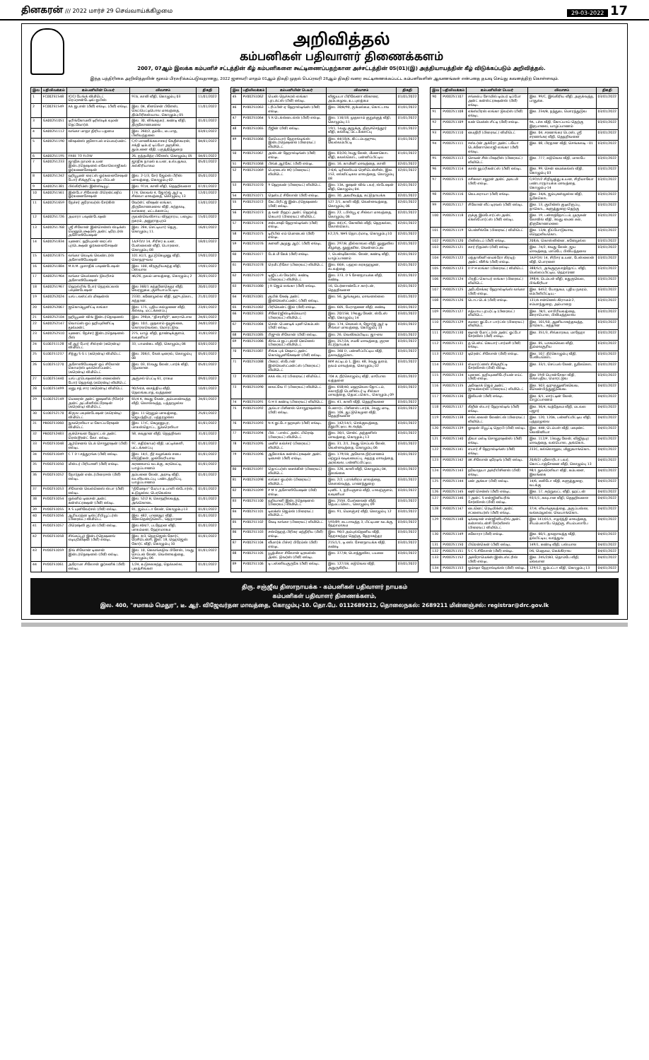தினகரன் /// 2022 மார்ச் 29 செவ்வாய்க்கிழமை 29-03-2022 17
அறிவித்தல்
கம்பனிகள் பதிவாளர் திணைக்களம்
2007, 07ஆம் இலக்க கம்பனிச் சட்டத்தின் கீழ் கம்பனிகளை கூட்டிணைப்பதற்கான அச்சட்டத்தின் 05(01)(இ) அத்தியாயத்தின் கீழ் விடுக்கப்படும் அறிவித்தல்.
இந்த பத்திரிகை அறிவித்தலின் மூலம் பிரசுரிக்கப்படுவதானது, 2022 ஜனவரி மாதம் 01ஆம் திகதி முதல் பெப்ரவரி 28ஆம் திகதி வரை கூட்டிணைக்கப்பட்ட கம்பனிகளின் ஆவணங்கள் என்பதை தயவு செய்து கவனத்திற் கொள்ளவும்.
| இல | பதிவிலக்கம் | கம்பனியின் பெயர் | விலாசம் | திகதி |
| --- | --- | --- | --- | --- |
| 1 | FC00251548 | ICICI பேங்க் லிமிடெட் ரெப்ரசன்டேடிவ் ஒபிஸ் | 97A, காலி வீதி, கொழும்பு 03 | 11/01/2022 |
| 2 | FC00251549 | AA ஜபான் (பீவீ) எல்டிட (பீவீ) எல்டிட | இல. 04, கிளசென் பிளேஸ், கெப்பெட்டிபொல மாவத்தை, திம்பிரிகஸ்யாய, கொழும்பு 05 | 11/01/2022 |
| 3 | GA00251051 | டிரிங்கோமலி டிரிஸ்டிக் வுமன் நெட்வோர்க் | இல. 30, லிங்கநகர், கண்டி வீதி, திருகோணமலை | 01/01/2022 |
| 4 | GA00251112 | லங்கா மாதா திரிய பதனம | இல. 260/2, தம்பே, மடபாத, பிலியந்தலை | 03/01/2022 |
| 5 | GA00251190 | விஷன்ஸ் குளோபல் எம்பவர்மன்ட் | C/O மாணிக்கவாசகர் கேதீஸ்வரன், சக்தி டிம்பர் டிப்போ அருகில், தும்பளை வீதி, பருத்தித்துறை | 04/01/2022 |
| 6 | GA00251195 | FREE TO FLOW | 26, நந்தமித்ர பிளேஸ், கொழும்பு 05 | 04/01/2022 |
| 7 | GA00251233 | ஜாதிக நாமல் உயன இன்டர்நெஷனல் எகோலொஜிகல் ஓர்கனைசேஷன் | ஜாதிக நாமல் உயன, உல்பதகம, கல்கிரியாகம | 05/01/2022 |
| 8 | GA00251242 | ஹியூமன் ரைட்ஸ் ஓர்கனைசேஷன் போர் சிக்குரிட்டி ஒப் பிப்பள் | இல. 2-1/3, சேர் ஜேம்ஸ் பீரிஸ் மாவத்தை, கொழும்பு-02. | 05/01/2022 |
| 9 | GA00251381 | பில்கிரிம்ஸ் இன்ஸ்டியூட் | இல. 97/4, காலி வீதி, தெஹிவளை | 07/01/2022 |
| 10 | GA00251561 | இன்டோ சிலோன் பிரென்ட்ஷிப் ஓர்கனைசேஷன் | 174, லெவல் 4, ஜோர்ஜ் ஆர் டி சில்வா மாவத்தை, கொழும்பு 13 | 12/01/2022 |
| 11 | GA00251659 | நேச்சர் குரோவர்ஸ் சேர்கிள் | வேர்ள்ட் விஷன் லங்கா, திருகோணமலை வீதி, கந்தலடி, வாகரை, மட்டக்களப்பு | 13/01/2022 |
| 12 | GA00251726 | அமாரா பவுண்டேஷன் | ருவன்வெலிசாய விஹாரய, பழைய நகரம், அனுராதபுரம் | 15/01/2022 |
| 13 | GA00251768 | ஸ்ரீ சிலோன் இன்சென்ஸ் ஸ்டிக்ஸ் மெனுபெக்ஷர்ஸ் அன்ட் டிரேடர்ஸ் அசோஸியேஷன் | இல. 284, செட்டியார் தெரு, கொழும்பு 11. | 16/01/2022 |
| 14 | GA00251834 | யுனைட் ஹியுமன் ரைட்ஸ் புரடெக்ஷன் ஓர்கனைசேஷன் | 1A/FO/U 14, சிரிசர உயன, பேஸ்லைன் வீதி, பொரளை, கொழும்பு 08 | 18/01/2022 |
| 15 | GA00251875 | லங்கா வெடிங் வெண்டர்ஸ் அசோஸியேஷன் | 101 A1/1, துட்டுகெமுனு வீதி, கொஹுவல | 19/01/2022 |
| 16 | GA00251884 | M.R.M. முசாதிக் பவுண்டேஷன் | இல. 100, வீரசூரியகந்த வீதி, பஸ்யால | 19/01/2022 |
| 17 | GA00251964 | லங்கா வெல்னஸ் டுவரிசம் அசோஸியேஷன் | 46/26, நவம் மாவத்தை, கொழும்பு 2 | 20/01/2022 |
| 18 | GA00251967 | ஹெல்பிங் போர் ஹெல்ப்லஸ் பவுண்டேஷன் | இல 368/1 கந்தனேகெதர வீதி, வெரலுகம, குளியாப்பிட்டிய | 20/01/2022 |
| 19 | GA00252024 | யங் டலஸ்ட்ஸ் மிஷன்ஸ் | 233D, கணேமுல்ல வீதி, ஹுபுகொட, கந்தான. | 21/01/2022 |
| 20 | GA00252067 | ஐகொம்யூனிட்டி லங்கா | இல. 175, புதிய கல்முனை வீதி, கல்லடி, மட்டக்களப்பு | 23/01/2022 |
| 21 | GA00252104 | ஹியூமன் விங் இன்டர்நெஷனல் | இல. 298/A, "திசரசிறி", ஊராபொல | 24/01/2022 |
| 22 | GA00252147 | வொய்ஸ் ஒப் ஹியுமினிட்டி மூவ்மன்ட் | இல. 10/1, முதலாம் ஒழுங்கை, கொரலவெல்ல, மொரட்டுவ. | 24/01/2022 |
| 23 | GA00252510 | யுனைட் நேச்சர் இன்டர்நெஷனல் பீஸ் | 275, யாழ். வீதி, தாண்டிக்குளம், வவுனியா | 31/01/2022 |
| 24 | GL00251128 | வீ ஆர் போர் சில்ரன் (கரென்டி) லிமிடெட் | 33, பாமன்கட வீதி, கொழும்பு 06 | 03/01/2022 |
| 25 | GL00251237 | சிந்து S G L (கரென்டி) லிமிடெட் | இல. 206/1, லேக் டிரைவ், கொழும்பு 08 | 05/01/2022 |
| 26 | GL00251270 | அசோஸியேஷன் ஒப் சிலோன் கொமர்ஸ் டிவலொப்மன்ட் (கரென்டி) லிமிடெட் | இல. 03, 01வது லேன், பார்க் வீதி, ரத்மலான. | 05/01/2022 |
| 27 | GL00251440 | யங் புரபெஷனல்ஸ் எலைன்ஸ் போர் ஹெல்த் (கரென்டி) லிமிடெட் | அஞ்சல் பெட்டி 61, ராகம | 09/01/2022 |
| 28 | GL00251499 | மனு சத் சார (கரென்டி) லிமிடெட் | 90/54/A, சைத்திய வீதி, தெலங்கபாத, வத்தளை | 10/01/2022 |
| 29 | GL00252149 | மெரைன் அன்ட் ஓஷனிக் ரிசேர்ச் அன்ட் அட்மினிஸ்ட்ரேஷன் (கரென்டி) லிமிடெட் | 65/4 K, 4வது லேன், அம்பலன்வத்த வீதி, கொஸ்வத்த, பத்தரமுல்ல | 24/01/2022 |
| 30 | GL00252170 | கிருல பவுண்டேஷன் (கரென்டி) லிமிடெட் | இல. 11 நெலும் மாவத்தை, ஜெயந்திபுர, பத்தரமுல்ல | 25/01/2022 |
| 31 | PB00251060 | நுவரெலியா ம கோப்பரேஷன் லிமிடெட் | இல. 17/C, கெமுனுபுர, மாகஸ்தொட்ட, நுவரெலியா | 01/01/2022 |
| 32 | PB00252483 | ருக்செவன ஹோட்டல் அன்ட் ரெஸ்டூரன்ட் கோ. எல்டிட | 58, கவுதான வீதி, தெஹிவல | 31/01/2022 |
| 33 | PV00251048 | ஆர்செனல் டெக் சொலூஷன் (பீவீ) எல்டிட | 97, கதிர்காமர் வீதி, மட்டிக்களி, மட்டக்களப்பு | 01/01/2022 |
| 34 | PV00251049 | C T D I சத்துரங்க (பீவீ) எல்டிட | இல. 14/1, நீர் வழங்கல் சபை விடுதிகள், முல்லேரியாவ | 01/01/2022 |
| 35 | PV00251050 | மிஸ்டர் பிரியானி (பீவீ) எல்டிட | கரணவாய் வடக்கு, கரவெட்டி, யாழ்ப்பாணம் | 01/01/2022 |
| 36 | PV00251052 | நோர்தன் என்டர்பிரைசஸ் (பீவீ) எல்டிட | தம்பனை லேன், அரசடி வீதி, வடலியடைப்பு, பண்டத்தரிப்பு, யாழ்ப்பாணம் | 01/01/2022 |
| 37 | PV00251053 | சிலோன் வெல்னெஸ் ஸ்பா (பீவீ) எல்டிட | "நிமேஷா" மே/பா உபாலி ஸ்டோர்ஸ், உடுமுல்ல, பெரவெல்ல | 01/01/2022 |
| 38 | PV00251054 | ஒக்னிம் டிசைன் அன்ட் கன்ஸ்ட்ரக்ஷன் (பீவீ) எல்டிட | இல. 52/2 B, கொஹிலவத்த, அங்கொடை | 01/01/2022 |
| 39 | PV00251055 | R S யுனிவேர்சல் (பீவீ) எல்டிட | 81, ஜம்பட்டா லேன், கொழும்பு-13 | 01/01/2022 |
| 40 | PV00251056 | ஆரியரத்ன டிஸ்ட்ரிபியூட்டர்ஸ் (பிரைவட்) லிமிடெட் | இல. 482, பாணதுர வீதி, கலேதென்டுகொட, ஹொரண | 01/01/2022 |
| 41 | PV00251057 | பிரெஷ்லி குட்ஸ் (பீவீ) எல்டிட | இல.404/7, படஹேன வீதி, மாகம்மன, ஹோமாகம | 01/01/2022 |
| 42 | PV00251058 | சிங்கப்பூர் இன்டர்நெஷனல் எடியுகேஷன் (பீவீ) எல்டிட | இல. 4/3, ஹெஜெஸ் கோர்ட் ரெசிடென்சி, இல. 18, ஹெஜெஸ் கோர்ட் வீதி, கொழும்பு 10 | 01/01/2022 |
| 43 | PV00251059 | நிவ் சிலோன் டிசைன் இன்டர்நெஷனல் (பீவீ) எல்டிட | இல. 10, கெலங்கடுவ பிளேஸ், 1வது செப்பல் லேன், வெள்ளவத்தை, கொழும்பு 06 | 01/01/2022 |
| 44 | PV00251061 | அரோமா சிலோன் ஓர்கனிக் (பீவீ) எல்டிட | 1/24, உடுகலகந்த, தெல்மல்ல, புலத்சிங்கள | 01/01/2022 |
| இல | பதிவிலக்கம் | கம்பனியின் பெயர் | விலாசம் | திகதி |
| --- | --- | --- | --- | --- |
| 45 | PV00251062 | யெஸ் நெச்சுரல் லங்கா புரடக்ட்ஸ் (பீவீ) எல்டிட | விஜயபா பிரிவேனா விகாரை, அம்பகமுவ, உடபுலத்கம | 01/01/2022 |
| 46 | PV00251063 | ட்ரிப்பிள் ஏ ஹோல்டிங்ஸ் (பீவீ) எல்டிட | இல. 38/B/90, ருக்மல்கம, கொட்டாவ | 01/01/2022 |
| 47 | PV00251064 | S R டெக்ஸ்டைல்ஸ் (பீவீ) எல்டிட | இல. 116/18, முதலாம் குறுக்குத் வீதி, கொழும்பு:11 | 01/01/2022 |
| 48 | PV00251065 | ரீஜின் (பீவீ) எல்டிட | 19/1, 1வது குறுக்கு, திருச்செந்தூர் வீதி, கல்லடி, மட்டக்களப்பு | 01/01/2022 |
| 49 | PV00251066 | மேபெயார் ஹோல்டிங்ஸ் இன்டர்நெஷனல் (பிரைவட்) லிமிடெட் | இல. 44/18/A, கிட்டம்பஹுவ, வெல்லம்பிட்டி | 01/01/2022 |
| 50 | PV00251067 | அன்டன் ஹோல்டிங்ஸ் (பீவீ) எல்டிட | இல. 83/20,7வது லேன், மீமனகொட வீதி, கலல்கொட, பன்னிப்பிட்டிய | 01/01/2022 |
| 51 | PV00251068 | பிங்க் ஆர்கேட் (பீவீ) எல்டிட | இல. 16, காமினி மாவத்தை, காலி | 02/01/2022 |
| 52 | PV00251069 | பெரடைஸ் HQ (பிரைவட்) லிமிடெட் | 2-6/6, டிரில்லியம் ரெசிடென்சிஸ், இல. 153, எல்விட்டிகல மாவத்தை, கொழும்பு 08 | 02/01/2022 |
| 53 | PV00251070 | 9 ஹெவன் (பிரைவட்) லிமிடெட் | இல. 13A, ஓஷன் விவ் டவர், ஸ்டேஷன் வீதி, கொழும்பு 04. | 02/01/2022 |
| 54 | PV00251071 | நெஸ்டர் சிலோன் (பீவீ) எல்டிட | இல. 30, அவரிவத்த, கட்டுநாயக்க | 02/01/2022 |
| 55 | PV00251072 | கேட்பிரிட்ஜ் இன்டர்நெஷனல் (பீவீ) எல்டிட | 527 2/1, காலி வீதி, வெள்ளவத்தை, கொழும்பு 06 | 02/01/2022 |
| 56 | PV00251073 | த வன் ரிஹப் அன்ட் ஹெல்த் கெயார் (பிரைவட்) லிமிடெட் | இல. 22, டபிள்யூ ஏ சில்வா மாவத்தை, கொழும்பு 06 | 02/01/2022 |
| 57 | PV00251074 | சன்பாஷி ஹோல்டிங்ஸ் (பீவீ) எல்டிட | இல. 441/C, கோவில் வீதி, ஹெகல்ல, கொஸ்கொட | 02/01/2022 |
| 58 | PV00251075 | டிரிபில் எம் மொபைல் (பீவீ) எல்டிட | E2,2/5, NHS தொடர்மாடி, கொழும்பு:10 | 02/01/2022 |
| 59 | PV00251076 | களனி அமுது ஆர்ட் (பீவீ) எல்டிட | இல. 297/B, தில்லாவல வீதி, லுனுவில கிழக்கு, லுனுவில, வென்னப்புவ | 02/01/2022 |
| 60 | PV00251077 | டேக் மீ கேக் (பீவீ) எல்டிட | 7, பென்டிகோஸ்ட் லேன், கண்டி வீதி, யாழ்ப்பாணம் | 02/01/2022 |
| 61 | PV00251078 | ரெமிட்ரிகோ (பிரைவட்) லிமிடெட் | இல. 66/E, பஹல கரகஹமுன, கடவத்தை | 02/01/2022 |
| 62 | PV00251079 | டிஜிட்டல் வேர்ள்ட் கண்டி (பிரைவட்) லிமிடெட் | இல. 373, D S சேனநாயக்க வீதி, கண்டி. | 02/01/2022 |
| 63 | PV00251080 | J R ஜெம் லங்கா (பீவீ) எல்டிட | 16, பெர்னாண்டோ கார்டன், தெஹிவளை | 02/01/2022 |
| 64 | PV00251081 | குயிக் கேஷ் அன்ட் இன்வெஸ்ட்மன்ட் (பீவீ) எல்டிட | இல. 56, நுங்கமுவ, மாவனல்லை | 03/01/2022 |
| 65 | PV00251082 | பிரிவென்ட்-இல் (பீவீ) எல்டிட | இல. 605, பேராதனை வீதி, கண்டி | 03/01/2022 |
| 66 | PV00251083 | சினேர்ஜிஸ்டிக்கெயார் (பிரைவட்) லிமிடெட் | இல. 20/15B, 19வது லேன், ஸ்டேஸ் வீதி, கொழும்பு 14 | 03/01/2022 |
| 67 | PV00251084 | சென். பெனடிக் யுனி கெம்பஸ் (பீவீ) எல்டிட | இல. 174, லெவல் 4, ஜோர்ஜ் ஆர் டி சில்வா மாவத்தை, கொழும்பு 13 | 03/01/2022 |
| 68 | PV00251085 | ரிஜுஸ் சிலோன் (பீவீ) எல்டிட | இல. 26, வெலிகம்பிடிய, ஜா-எல | 03/01/2022 |
| 69 | PV00251086 | கிங்டம் ஒப் புல்லி கெனெல் (பிரைவட்) லிமிடெட் | இல. 357/2A, சமகி மாவத்தை, குரன கட்டுநாயக்க | 03/01/2022 |
| 70 | PV00251087 | சிங்க புக் ஷொப் அன்ட் கொம்யூனிகேஷன் (பீவீ) எல்டிட | இல. 360 D, பன்னிப்பிட்டிய வீதி, தலவத்துகொட | 03/01/2022 |
| 71 | PV00251088 | பிரைட் ஸ்டோன் இன்வெஸ்ட்மன்ட்ஸ் (பிரைவட்) லிமிடெட் | IBM கட்டிடம் 1, இல. 48, 3வது தளம், நவம் மாவத்தை, கொழும்பு 02 | 03/01/2022 |
| 72 | PV00251089 | AAA ஸ்டார் (பிரைவட்) லிமிடெட் | 704 A, நீர்கொழும்பு வீதி, மாபோல வத்தளை | 03/01/2022 |
| 73 | PV00251090 | லைட்வே IT (பிரைவட்) லிமிடெட் | இல. 658/40, மஹவெல தோட்டம், கலாநிதி டெனிஸ்டர் டி சில்வா மாவத்தை, தெமட்டகொட, கொழும்பு 09 | 03/01/2022 |
| 74 | PV00251091 | G H E கண்டி (பிரைவட்) லிமிடெட் | இல. 41, காலி வீதி, தெஹிவளை | 03/01/2022 |
| 75 | PV00251092 | அல்பா பிசினஸ் சொலூஷன்ஸ் (பீவீ) எல்டிட | பேனார்ட் பிசினஸ் பார்க், 2வது மாடி, இல. 106, துட்டுகெமுன வீதி, தெஹிவளை | 03/01/2022 |
| 76 | PV00251093 | N K ஓட்டோ ஹவுஸ் (பீவீ) எல்டிட | இல. 142/14/1, செக்குவத்தை, தலுபிட்டிய, கடவத்த. | 03/01/2022 |
| 77 | PV00251094 | பிக் .'.பாஸ்ட் அன்ட் பிரெஷ் (பிரைவட்) லிமிடெட் | இல. 36/1, சென்ட் அந்தனிஸ் மாவத்தை, கொழும்பு 13 | 03/01/2022 |
| 78 | PV00251095 | மனிச் கல்ச்சர் (பிரைவட்) லிமிடெட் | இல. 31, 2/1, 2வது செப்பல் லேன், வெள்ளவத்தை, கொழும்பு 06 | 03/01/2022 |
| 79 | PV00251096 | ஆலோக்க கன்ஸ்ட்ரக்ஷன் அன்ட் டிசைன் (பீவீ) எல்டிட | இல. 179/1B, அலோக நிர்மாணம் மற்றும் வடிவமைப்பு, சுஹத மாவத்தை, அரவ்வல, பன்னிப்பிட்டிய. | 03/01/2022 |
| 80 | PV00251097 | தொப்பர்ஸ் சைக்கிள் (பிரைவட்) லிமிடெட் | இல. 326, காலி வீதி, கொழும்பு 04, இலங்கை | 03/01/2022 |
| 81 | PV00251098 | லங்கா ஒபர்ஸ் (பிரைவட்) லிமிடெட் | இல. 2/2, பராக்கிரம மாவத்தை, கெஸல்வத்த, பாணந்துறை | 03/01/2022 |
| 82 | PV00251099 | P M V அசோஸியேஷன் (பீவீ) எல்டிட | யுனிட் 1, நரியகுளம் வீதி, பாவற்குளம், வவுனியா | 03/01/2022 |
| 83 | PV00251100 | ஹியானி இன்டர்நெஷனல் (பிரைவட்) லிமிடெட் | இல. 255E, பேஸ்லைன் வீதி, தெமட்டகொட, கொழும்பு 09 | 03/01/2022 |
| 84 | PV00251101 | டிலக்ஸ் ஜெம்ஸ் (பிரைவட்) லிமிடெட் | இல. 91, மெசஞ்சர் வீதி, கொழும்பு 12 | 03/01/2022 |
| 85 | PV00251102 | வேடி லங்கா (பிரைவட்) லிமிடெட் | 593/89, கடபாவத்த 3, பிட்டிபன வடக்கு, ஹோமாகம | 03/01/2022 |
| 86 | PV00251103 | சஸ்ஹெத் பிரிகர மந்திரிய (பீவீ) எல்டிட | இல. 96/3 அம்புல்தெனிய வீதி, ஹோகந்தர தெற்கு, ஹோகந்தர | 03/01/2022 |
| 87 | PV00251104 | வீமார்க் பிச்சர் பிரேம்ஸ் (பீவீ) எல்டிட | 215/1/1, டி.எஸ். சேனநாயக்க வீதி, கண்டி | 03/01/2022 |
| 88 | PV00251105 | யூத்மிலா சிலோன் டிரவல்ஸ் அன்ட் டுவர்ஸ் (பீவீ) எல்டிட | இல. 377/B, பொத்துவில, பயகல | 03/01/2022 |
| 89 | PV00251106 | டி பஸ்ஸியகுருகே (பீவீ) எல்டிட | இல. 127/1B, கடுவெல வீதி, அதுருகிரிய. | 03/01/2022 |
| இல | பதிவிலக்கம் | கம்பனியின் பெயர் | விலாசம் | திகதி |
| --- | --- | --- | --- | --- |
| 90 | PV00251107 | சங்கல்ப சோமில் டிம்பர் டிப்போ அன்ட் கன்ஸ்ட்ரக்ஷன்ஸ் (பீவீ) எல்டிட | இல. 99/C, இங்கிரிய வீதி, அருக்வத்த, பாதுக்க. | 03/01/2022 |
| 91 | PV00251108 | எக்ஸ்பிரஸ் லங்கா டுவர்ஸ் (பீவீ) எல்டிட | இல. 234/B, நந்துவ, மொரந்துடுவ | 03/01/2022 |
| 92 | PV00251109 | வன் மெக்ஸ் சிட்டி (பீவீ) எல்டிட | 9A, டச்சு வீதி, கோப்பாய் தெற்கு இருபாலை, யாழ்ப்பாணம் | 03/01/2022 |
| 93 | PV00251110 | மைதிரி (பிரைவட்) லிமிடெட் | இல. 04, சரணங்கர டெரஸ், ஸ்ரீ சரணங்கர வீதி, தெஹிவளை | 03/01/2022 |
| 94 | PV00251111 | ஈஸ்டர்ன் அக்ரோ அன்ட் பயோ டெக்னோலொஜி லங்கா (பீவீ) எல்டிட | இல. 08, பிரதான வீதி, செங்கலடி - 01 | 03/01/2022 |
| 95 | PV00251113 | செவன் சீஸ் பிஷரிஸ் (பிரைவட்) லிமிடெட் | இல. 777, கடுவெல வீதி, மாலபே | 03/01/2022 |
| 96 | PV00251114 | காஸ் லுப்ரிகன்ட்ஸ் (பீவீ) எல்டிட | இல. 99, சென் மைக்கல்ஸ் வீதி, கொழும்பு 03 | 03/01/2022 |
| 97 | PV00251115 | சசிகலா சலூன் அன்ட் அகடமி (பீவீ) எல்டிட | C/FO/U2 சிறிமுத்து உயன, சிறிமாவோ பண்டாரநாயக்க மாவத்தை, கொழும்பு-14 | 03/01/2022 |
| 98 | PV00251116 | வெடகராயா (பீவீ) எல்டிட | இல: 34/A, ஜம்புகஸ்முல்ல வீதி, நுகேகொட | 03/01/2022 |
| 99 | PV00251117 | சிலோன் லீப் டிரவல் (பீவீ) எல்டிட | இல. 13, குயின்ஸ் குடியிருப்பு, நாகொட, களுத்துறை தெற்கு | 03/01/2022 |
| 100 | PV00251118 | ருக்கு இம்போர்ட்ஸ் அன்ட் எக்ஸ்போர்ட்ஸ் (பீவீ) எல்டிட | இல. 19, பள்ளத்தோட்டம், முருகன் கோவில் வீதி, 3வது மைல் கல், திருகோணமலை | 03/01/2022 |
| 101 | PV00251119 | பென்சில்கே (பிரைவட்) லிமிடெட் | இல. 13/B, திப்போடுவாவ, எஹெலியகொட | 03/01/2022 |
| 102 | PV00251120 | பிலிஸ்டப் (பீவீ) எல்டிட | 208/A, கொஸ்லின்ன, கனேமுல்ல | 03/01/2022 |
| 103 | PV00251121 | கார் ரிதம்ஸ் (பீவீ) எல்டிட | இல. 74/2, 4வது லேன், ஜய மாவத்தை, மாம்பே, பிலியந்தலை | 03/01/2022 |
| 104 | PV00251122 | மந்தாகினி மைக்ரோ கிரடிற் அன்ட் லீசிங் (பீவீ) எல்டிட | 1A/FO/U 14, சிரிசர உயன, பேஸ்லைன் வீதி, பொரளை | 03/01/2022 |
| 105 | PV00251123 | D P H லங்கா (பிரைவட்) லிமிடெட் | 388/5/1, அங்குருவாத்தோட்ட வீதி, பெல்லப்பிட்டிய, ஹொரண | 03/01/2022 |
| 106 | PV00251124 | பிரதீப் கொயர் லங்கா (பிரைவட்) லிமிடெட் | 398/4, டெம்பள் வீதி, கதுருவெல, பிங்கிரியா | 03/01/2022 |
| 107 | PV00251125 | அபேசேக்கர ஹோல்டிங்ஸ் லங்கா (பீவீ) எல்டிட | இல. 6452, யோதகம, புதிய நகரம், எம்பிலிபிட்டிய,- | 03/01/2022 |
| 108 | PV00251126 | டொப் டெக் (பீவீ) எல்டிட | 131/A சன்னெல் கிராமம்-2, சம்மாந்துறை, அம்பாறை | 03/01/2022 |
| 109 | PV00251127 | சத்யாய புரபர்ட்டி (பிரைவட்) லிமிடெட் | இல. 7B/1, மாபிரியவத்தை, ஊராபொல, பிலிமத்தலாவ | 03/01/2022 |
| 110 | PV00251129 | கமலா ஓட்டோ பார்ட்ஸ் (பிரைவட்) லிமிடெட் | இல. 101/50, ஆனியாகந்தவத்த, நாகொட, கந்தான | 03/01/2022 |
| 111 | PV00251130 | ஷான் மோட்டர்ஸ் அன்ட் ஓட்டோ சேர்விஸ் (பீவீ) எல்டிட | இல. 351/3, சிங்காரகம, மாஹோ | 03/01/2022 |
| 112 | PV00251131 | த பெஸ்ட் கெயார் பார்மசி (பீவீ) எல்டிட | இல. 05, யாகம்வெல வீதி, தும்மலசூரிய | 03/01/2022 |
| 113 | PV00251132 | டிரென்ட் சிலோன் (பீவீ) எல்டிட | இல. 107, நீர்கொழும்பு வீதி, பேலியகொட | 03/01/2022 |
| 114 | PV00251133 | ஸ்மார்ட்னஸ் சிக்குரிட்டி சேர்விசஸ் (பீவீ) எல்டிட | இல. 33/1, செப்பல் லேன், நுகேகொட | 03/01/2022 |
| 115 | PV00251134 | யுனைட் ஹியுமனிடேரியன் எய்ட் (பீவீ) எல்டிட | இல 19/8 பொன்சேகா வீதி, லக்சபதிய, மொரட்டுவ | 03/01/2022 |
| 116 | PV00251135 | அஷோக் ஜெம் அன்ட் ஜுவல்லர்ஸ் (பிரைவட்) லிமிடெட் | இல. 503, ஹுருலுனிகவெவ, கலென்பிந்துனுவெவ. | 04/01/2022 |
| 117 | PV00251136 | இகியன் (பீவீ) எல்டிட | இல. 6/1, மார்ட்டின் லேன், யாழ்ப்பாணம் | 04/01/2022 |
| 118 | PV00251137 | கிறீன் ஸ்டார் ஹோல்டிங் (பீவீ) எல்டிட | இல. 56/4, வத்தேகம வீதி, மடவல பஜார் | 04/01/2022 |
| 119 | PV00251138 | எஸ்ட்லைன் லேண்ட்ஸ் (பிரைவட்) லிமிடெட் | இல. 120, 120A, பன்னிப்பிட்டிய வீதி, பத்தரமுல்ல | 04/01/2022 |
| 120 | PV00251139 | ஓஷன் பியூட்டி தெரபி (பீவீ) எல்டிட | இல. 44B, டெம்பள் வீதி, மவுண்ட் லெவினியா | 04/01/2022 |
| 121 | PV00251140 | திவா மல்டி சொலூஷன்ஸ் (பீவீ) எல்டிட | இல. 112/P, 13வது லேன், விஜிதபுர மாவத்தை, வல்பொல, அங்கொட | 04/01/2022 |
| 122 | PV00251141 | எயார் சீ ஹோல்டிங்ஸ் (பீவீ) எல்டிட | 233C, கல்லொலுவ, மினுவாங்கொட | 04/01/2022 |
| 123 | PV00251142 | AK சிலோன் டிரேடிங் (பீவீ) எல்டிட | 20/8/2/ புளோரிடா டவர், கொட்டாஞ்சேனை வீதி, கொழும்பு 13 | 04/01/2022 |
| 124 | PV00251143 | நவோதயா அக்ரிபிசினஸ் (பீவீ) எல்டிட | 98/1 நுவரெலியா வீதி, கம்பளை, இலங்கை | 04/01/2022 |
| 125 | PV00251144 | மன் அக்வா (பீவீ) எல்டிட | 14/6, கலிடோ வீதி, களுத்துறை, வடக்கு | 04/01/2022 |
| 126 | PV00251145 | ஷூ சென்ஸ் (பீவீ) எல்டிட | இல. 17, சுற்றுவட்ட வீதி, ஹட்டன் | 04/01/2022 |
| 127 | PV00251146 | T அன்ட் S என்ஜினியரிங் சேர்விசஸ் (பீவீ) எல்டிட | 93/1/1, கவுடான வீதி, தெஹிவளை | 04/01/2022 |
| 128 | PV00251147 | பைனெட் ரெடிமிக்ஸ் அன்ட் சப்ளையர்ஸ் (பீவீ) எல்டிட | 37/4, லியங்குவத்தை, அருப்பஸ்ஸ, வல்கம்முல்ல, வெயாங்கொட | 04/01/2022 |
| 129 | PV00251148 | டில்ஷான் என்ஜினியரிங் அன்ட் கன்சால்டன்சி சேர்விசஸ் (பிரைவட்) லிமிடெட் | இல 141/01/L, சமுர்த்தி மாவத்தை, சியம்பலாபே தெற்கு, சியம்பலாபே | 04/01/2022 |
| 130 | PV00251149 | கலோரா (பீவீ) எல்டிட | இல. 60/1, தலதாவத்த வீதி, தல்பிட்டிய, வாத்துவ | 04/01/2022 |
| 131 | PV00251150 | பிரென்கென் (பீவீ) எல்டிட | 149/1, கண்டி வீதி, பஸ்யால | 04/01/2022 |
| 132 | PV00251151 | S C S சிலோன் (பீவீ) எல்டிட | D6, மெதகம, கெக்கிராவ | 04/01/2022 |
| 133 | PV00251152 | அக்ரோமெக்ஸ் இன்டஸ்ட்ரிஸ் (பீவீ) எல்டிட | இல. 245/2/B3, தொம்பே வீதி, மல்வான | 04/01/2022 |
| 134 | PV00251153 | ஒம்ஷா ஹோல்டிங்ஸ் (பீவீ) எல்டிட | 129/12, ஜம்பட்டா வீதி, கொழும்பு 13 | 04/01/2022 |
திரு. சஞ்ஜீவ திஸாநாயக்க - கம்பனிகள் பதிவாளர் நாயகம்
கம்பனிகள் பதிவாளர் திணைக்களம்,
இல. 400, "சமாகம் மெதுர", டீ. ஆர். விஜேவர்தன மாவத்தை, கொழும்பு-10. தொ.பே. 0112689212, தொலைநகல்: 2689211 மின்னஞ்சல்: registrar@drc.gov.lk